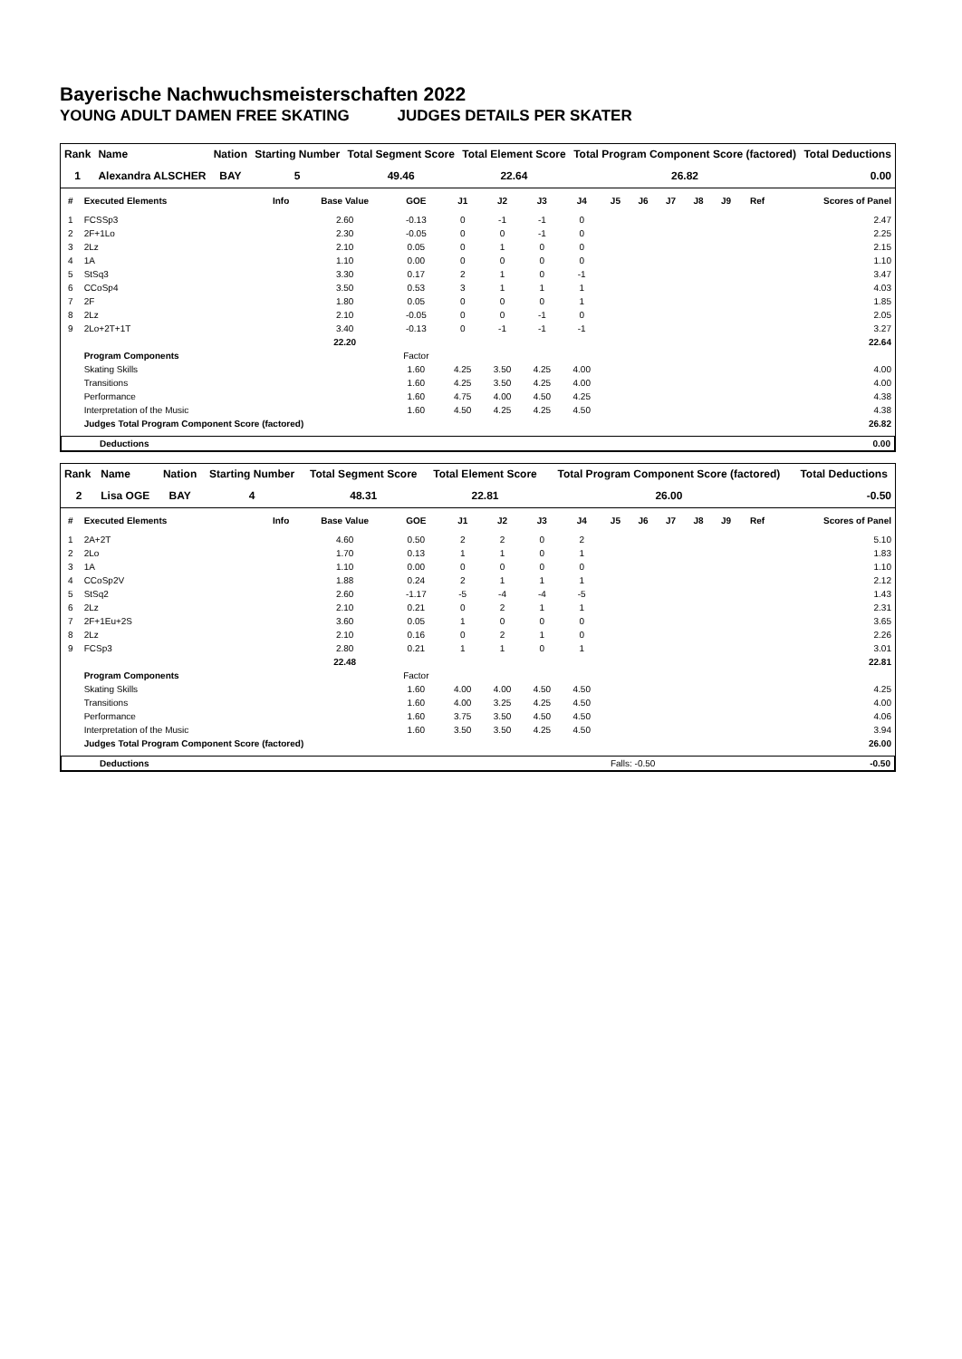Bayerische Nachwuchsmeisterschaften 2022
YOUNG ADULT DAMEN FREE SKATING JUDGES DETAILS PER SKATER
| Rank | Name | Nation | Starting Number | Total Segment Score | Total Element Score | Total Program Component Score (factored) | Total Deductions |
| --- | --- | --- | --- | --- | --- | --- | --- |
| 1 | Alexandra ALSCHER | BAY | 5 | 49.46 | 22.64 | 26.82 | 0.00 |
| # | Executed Elements | Info | Base Value | GOE | J1 | J2 | J3 | J4 | J5 | J6 | J7 | J8 | J9 | Ref | Scores of Panel |
| --- | --- | --- | --- | --- | --- | --- | --- | --- | --- | --- | --- | --- | --- | --- | --- |
| 1 | FCSSp3 | | 2.60 | -0.13 | 0 | -1 | -1 | 0 | | | | | | | 2.47 |
| 2 | 2F+1Lo | | 2.30 | -0.05 | 0 | 0 | -1 | 0 | | | | | | | 2.25 |
| 3 | 2Lz | | 2.10 | 0.05 | 0 | 1 | 0 | 0 | | | | | | | 2.15 |
| 4 | 1A | | 1.10 | 0.00 | 0 | 0 | 0 | 0 | | | | | | | 1.10 |
| 5 | StSq3 | | 3.30 | 0.17 | 2 | 1 | 0 | -1 | | | | | | | 3.47 |
| 6 | CCoSp4 | | 3.50 | 0.53 | 3 | 1 | 1 | 1 | | | | | | | 4.03 |
| 7 | 2F | | 1.80 | 0.05 | 0 | 0 | 0 | 1 | | | | | | | 1.85 |
| 8 | 2Lz | | 2.10 | -0.05 | 0 | 0 | -1 | 0 | | | | | | | 2.05 |
| 9 | 2Lo+2T+1T | | 3.40 | -0.13 | 0 | -1 | -1 | -1 | | | | | | | 3.27 |
| | | | 22.20 | | | | | | | | | | | | 22.64 |
| | Program Components | | | Factor | | | | | | | | | | | |
| | Skating Skills | | | 1.60 | 4.25 | 3.50 | 4.25 | 4.00 | | | | | | | 4.00 |
| | Transitions | | | 1.60 | 4.25 | 3.50 | 4.25 | 4.00 | | | | | | | 4.00 |
| | Performance | | | 1.60 | 4.75 | 4.00 | 4.50 | 4.25 | | | | | | | 4.38 |
| | Interpretation of the Music | | | 1.60 | 4.50 | 4.25 | 4.25 | 4.50 | | | | | | | 4.38 |
| | Judges Total Program Component Score (factored) | | | | | | | | | | | | | | 26.82 |
| | Deductions | 0.00 |
| Rank | Name | Nation | Starting Number | Total Segment Score | Total Element Score | Total Program Component Score (factored) | Total Deductions |
| --- | --- | --- | --- | --- | --- | --- | --- |
| 2 | Lisa OGE | BAY | 4 | 48.31 | 22.81 | 26.00 | -0.50 |
| # | Executed Elements | Info | Base Value | GOE | J1 | J2 | J3 | J4 | J5 | J6 | J7 | J8 | J9 | Ref | Scores of Panel |
| --- | --- | --- | --- | --- | --- | --- | --- | --- | --- | --- | --- | --- | --- | --- | --- |
| 1 | 2A+2T | | 4.60 | 0.50 | 2 | 2 | 0 | 2 | | | | | | | 5.10 |
| 2 | 2Lo | | 1.70 | 0.13 | 1 | 1 | 0 | 1 | | | | | | | 1.83 |
| 3 | 1A | | 1.10 | 0.00 | 0 | 0 | 0 | 0 | | | | | | | 1.10 |
| 4 | CCoSp2V | | 1.88 | 0.24 | 2 | 1 | 1 | 1 | | | | | | | 2.12 |
| 5 | StSq2 | | 2.60 | -1.17 | -5 | -4 | -4 | -5 | | | | | | | 1.43 |
| 6 | 2Lz | | 2.10 | 0.21 | 0 | 2 | 1 | 1 | | | | | | | 2.31 |
| 7 | 2F+1Eu+2S | | 3.60 | 0.05 | 1 | 0 | 0 | 0 | | | | | | | 3.65 |
| 8 | 2Lz | | 2.10 | 0.16 | 0 | 2 | 1 | 0 | | | | | | | 2.26 |
| 9 | FCSp3 | | 2.80 | 0.21 | 1 | 1 | 0 | 1 | | | | | | | 3.01 |
| | | | 22.48 | | | | | | | | | | | | 22.81 |
| | Program Components | | | Factor | | | | | | | | | | | |
| | Skating Skills | | | 1.60 | 4.00 | 4.00 | 4.50 | 4.50 | | | | | | | 4.25 |
| | Transitions | | | 1.60 | 4.00 | 3.25 | 4.25 | 4.50 | | | | | | | 4.00 |
| | Performance | | | 1.60 | 3.75 | 3.50 | 4.50 | 4.50 | | | | | | | 4.06 |
| | Interpretation of the Music | | | 1.60 | 3.50 | 3.50 | 4.25 | 4.50 | | | | | | | 3.94 |
| | Judges Total Program Component Score (factored) | | | | | | | | | | | | | | 26.00 |
| | Deductions | Falls: -0.50 | | -0.50 |